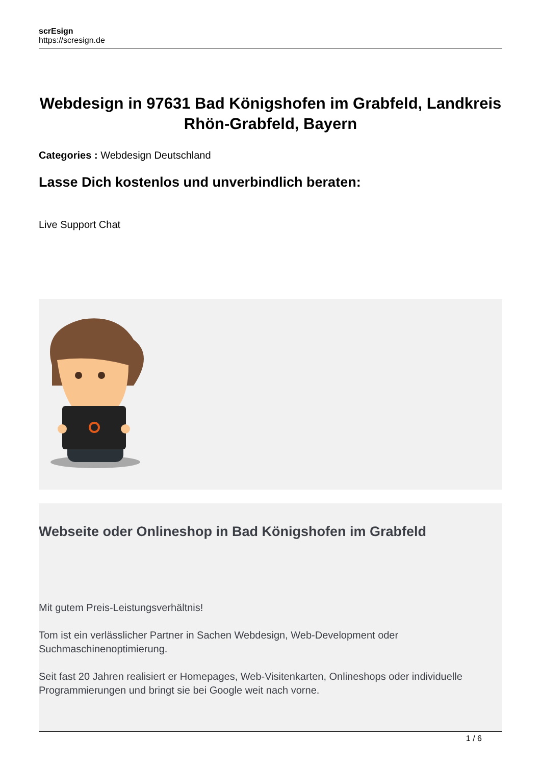scrEsign
https://scresign.de
Webdesign in 97631 Bad Königshofen im Grabfeld, Landkreis Rhön-Grabfeld, Bayern
Categories : Webdesign Deutschland
Lasse Dich kostenlos und unverbindlich beraten:
Live Support Chat
Webseite oder Onlineshop in Bad Königshofen im Grabfeld
Mit gutem Preis-Leistungsverhältnis!
Tom ist ein verlässlicher Partner in Sachen Webdesign, Web-Development oder Suchmaschinenoptimierung.
Seit fast 20 Jahren realisiert er Homepages, Web-Visitenkarten, Onlineshops oder individuelle Programmierungen und bringt sie bei Google weit nach vorne.
1 / 6